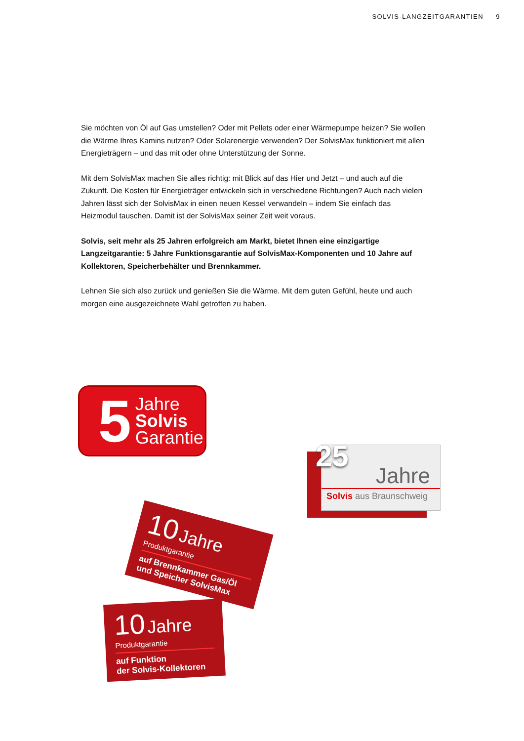SOLVIS-LANGZEITGARANTIEN 9
Sie möchten von Öl auf Gas umstellen? Oder mit Pellets oder einer Wärmepumpe heizen? Sie wollen die Wärme Ihres Kamins nutzen? Oder Solarenergie verwenden? Der SolvisMax funktioniert mit allen Energieträgern – und das mit oder ohne Unterstützung der Sonne.
Mit dem SolvisMax machen Sie alles richtig: mit Blick auf das Hier und Jetzt – und auch auf die Zukunft. Die Kosten für Energieträger entwickeln sich in verschiedene Richtungen? Auch nach vielen Jahren lässt sich der SolvisMax in einen neuen Kessel verwandeln – indem Sie einfach das Heizmodul tauschen. Damit ist der SolvisMax seiner Zeit weit voraus.
Solvis, seit mehr als 25 Jahren erfolgreich am Markt, bietet Ihnen eine einzigartige Langzeitgarantie: 5 Jahre Funktionsgarantie auf SolvisMax-Komponenten und 10 Jahre auf Kollektoren, Speicherbehälter und Brennkammer.
Lehnen Sie sich also zurück und genießen Sie die Wärme. Mit dem guten Gefühl, heute und auch morgen eine ausgezeichnete Wahl getroffen zu haben.
5
Jahre
Solvis
Garantie
25
Jahre
Solvis aus Braunschweig
10 Jahre
Produktgarantie
auf Brennkammer Gas/Öl
und Speicher SolvisMax
10 Jahre
Produktgarantie
auf Funktion
der Solvis-Kollektoren